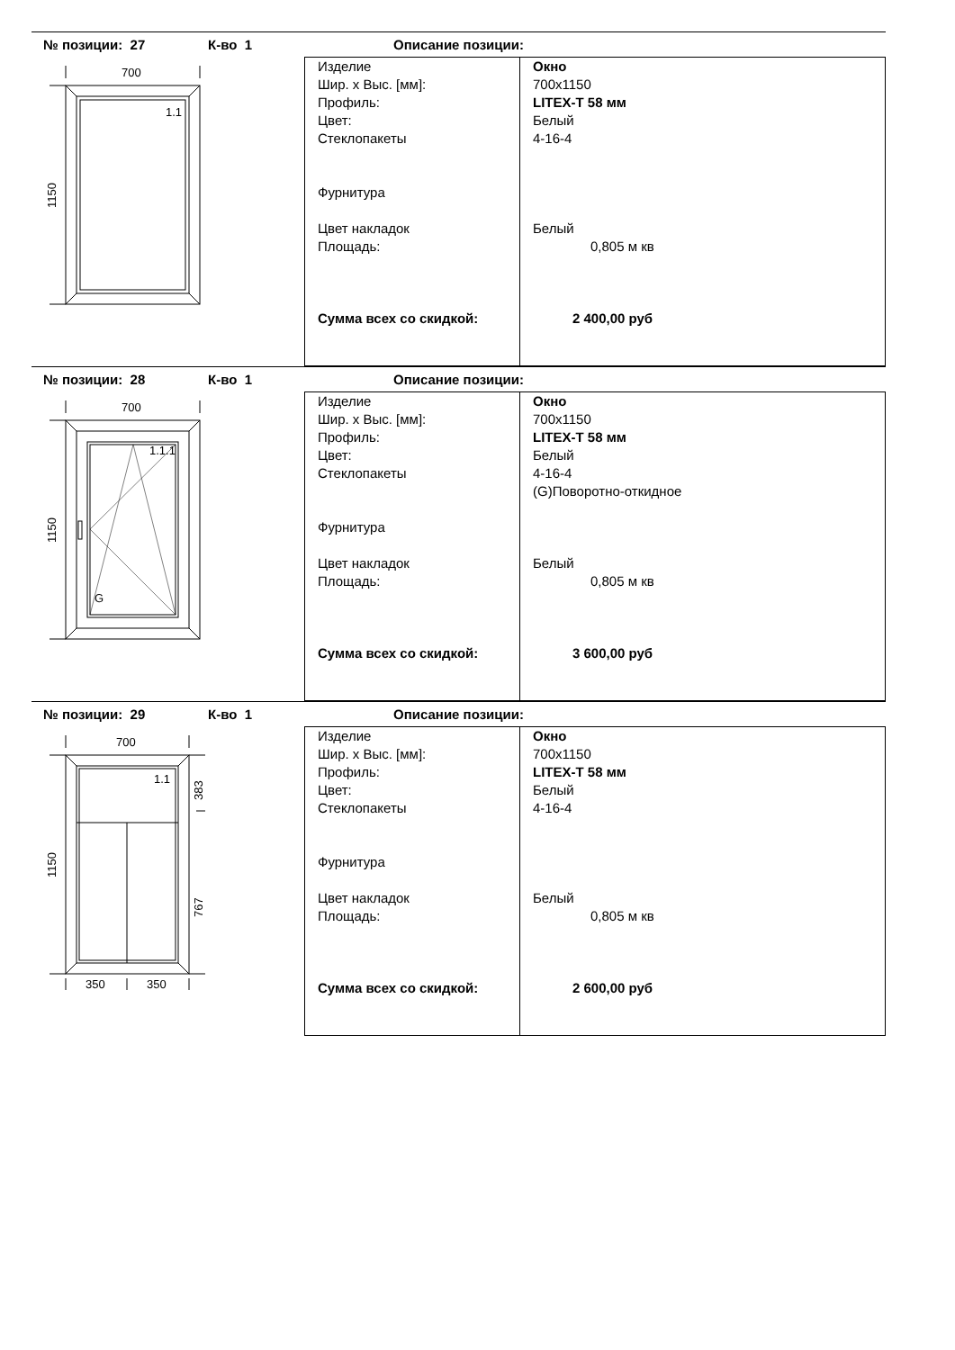№ позиции: 27 К-во 1 Описание позиции:
700
1150
1.1
| Изделие Шир. х Выс. [мм]: Профиль: Цвет: Стеклопакеты Фурнитура Цвет накладок Площадь: Сумма всех со скидкой: | Окно 700x1150 LITEX-T 58 мм Белый 4-16-4 Белый 0,805 м кв 2 400,00 руб |
№ позиции: 28 К-во 1 Описание позиции:
700
1150
1.1.1
G
| Изделие Шир. х Выс. [мм]: Профиль: Цвет: Стеклопакеты Фурнитура Цвет накладок Площадь: Сумма всех со скидкой: | Окно 700x1150 LITEX-T 58 мм Белый 4-16-4 (G)Поворотно-откидное Белый 0,805 м кв 3 600,00 руб |
№ позиции: 29 К-во 1 Описание позиции:
700
1150
383
767
1.1
350
350
| Изделие Шир. х Выс. [мм]: Профиль: Цвет: Стеклопакеты Фурнитура Цвет накладок Площадь: Сумма всех со скидкой: | Окно 700x1150 LITEX-T 58 мм Белый 4-16-4 Белый 0,805 м кв 2 600,00 руб |